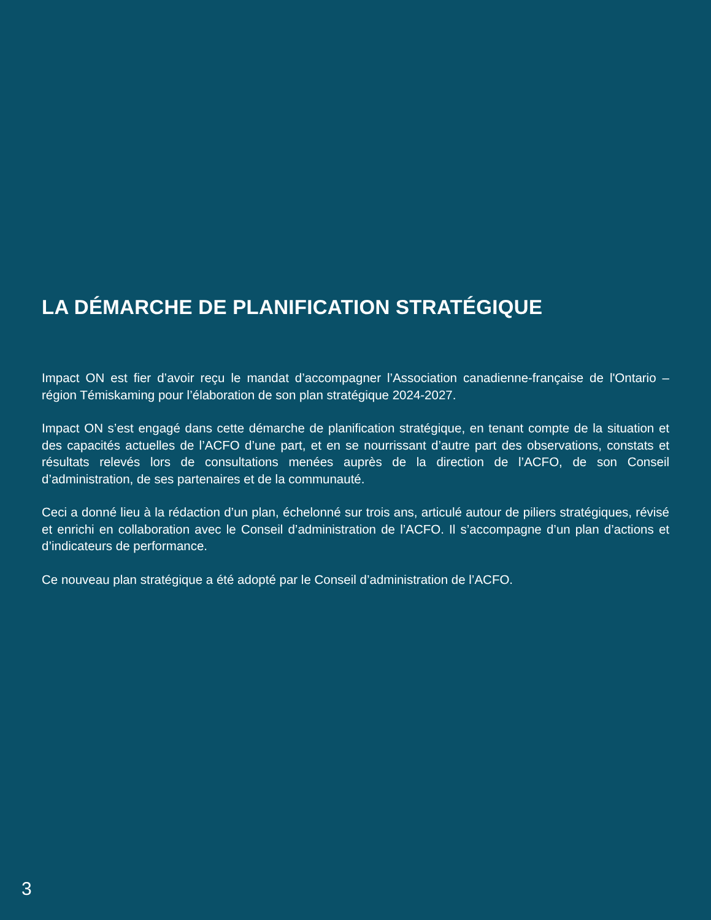LA DÉMARCHE DE PLANIFICATION STRATÉGIQUE
Impact ON est fier d’avoir reçu le mandat d’accompagner l’Association canadienne-française de l'Ontario – région Témiskaming pour l’élaboration de son plan stratégique 2024-2027.
Impact ON s’est engagé dans cette démarche de planification stratégique, en tenant compte de la situation et des capacités actuelles de l’ACFO d’une part, et en se nourrissant d’autre part des observations, constats et résultats relevés lors de consultations menées auprès de la direction de l’ACFO, de son Conseil d’administration, de ses partenaires et de la communauté.
Ceci a donné lieu à la rédaction d’un plan, échelonné sur trois ans, articulé autour de piliers stratégiques, révisé et enrichi en collaboration avec le Conseil d’administration de l’ACFO. Il s’accompagne d’un plan d’actions et d’indicateurs de performance.
Ce nouveau plan stratégique a été adopté par le Conseil d’administration de l’ACFO.
3